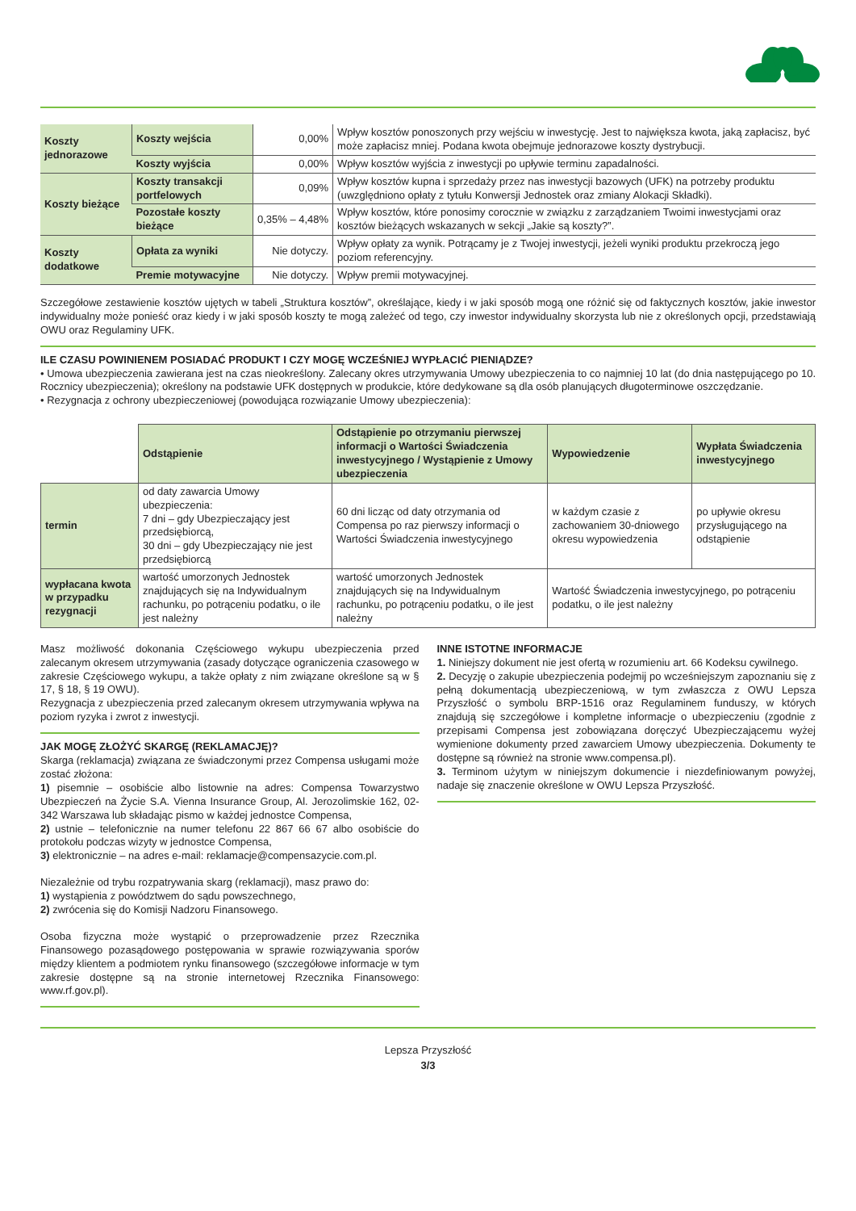| Koszty jednorazowe | Koszty wejścia | 0,00% | Wpływ kosztów ponoszonych przy wejściu w inwestycję. Jest to największa kwota, jaką zapłacisz, być może zapłacisz mniej. Podana kwota obejmuje jednorazowe koszty dystrybucji. |
| | Koszty wyjścia | 0,00% | Wpływ kosztów wyjścia z inwestycji po upływie terminu zapadalności. |
| Koszty bieżące | Koszty transakcji portfelowych | 0,09% | Wpływ kosztów kupna i sprzedaży przez nas inwestycji bazowych (UFK) na potrzeby produktu (uwzględniono opłaty z tytułu Konwersji Jednostek oraz zmiany Alokacji Składki). |
| | Pozostałe koszty bieżące | 0,35% – 4,48% | Wpływ kosztów, które ponosimy corocznie w związku z zarządzaniem Twoimi inwestycjami oraz kosztów bieżących wskazanych w sekcji „Jakie są koszty?”. |
| Koszty dodatkowe | Opłata za wyniki | Nie dotyczy. | Wpływ opłaty za wynik. Potrącamy je z Twojej inwestycji, jeżeli wyniki produktu przekroczą jego poziom referencyjny. |
| | Premie motywacyjne | Nie dotyczy. | Wpływ premii motywacyjnej. |
Szczegółowe zestawienie kosztów ujętych w tabeli „Struktura kosztów”, określające, kiedy i w jaki sposób mogą one różnić się od faktycznych kosztów, jakie inwestor indywidualny może ponieść oraz kiedy i w jaki sposób koszty te mogą zależeć od tego, czy inwestor indywidualny skorzysta lub nie z określonych opcji, przedstawiają OWU oraz Regulaminy UFK.
ILE CZASU POWINIENEM POSIADAĆ PRODUKT I CZY MOGĘ WCZEŚNIEJ WYPŁACIĆ PIENIĄDZE?
• Umowa ubezpieczenia zawierana jest na czas nieokreślony. Zalecany okres utrzymywania Umowy ubezpieczenia to co najmniej 10 lat (do dnia następującego po 10. Rocznicy ubezpieczenia); określony na podstawie UFK dostępnych w produkcie, które dedykowane są dla osób planujących długoterminowe oszczędzanie.
• Rezygnacja z ochrony ubezpieczeniowej (powodująca rozwiązanie Umowy ubezpieczenia):
| | Odstąpienie | Odstąpienie po otrzymaniu pierwszej informacji o Wartości Świadczenia inwestycyjnego / Wystąpienie z Umowy ubezpieczenia | Wypowiedzenie | Wypłata Świadczenia inwestycyjnego |
| --- | --- | --- | --- | --- |
| termin | od daty zawarcia Umowy ubezpieczenia: 7 dni – gdy Ubezpieczający jest przedsiębiorcą, 30 dni – gdy Ubezpieczający nie jest przedsiębiorcą | 60 dni licząc od daty otrzymania od Compensa po raz pierwszy informacji o Wartości Świadczenia inwestycyjnego | w każdym czasie z zachowaniem 30-dniowego okresu wypowiedzenia | po upływie okresu przysługującego na odstąpienie |
| wypłacana kwota w przypadku rezygnacji | wartość umorzonych Jednostek znajdujących się na Indywidualnym rachunku, po potrąceniu podatku, o ile jest należny | wartość umorzonych Jednostek znajdujących się na Indywidualnym rachunku, po potrąceniu podatku, o ile jest należny | Wartość Świadczenia inwestycyjnego, po potrąceniu podatku, o ile jest należny | |
Masz możliwość dokonania Częściowego wykupu ubezpieczenia przed zalecanym okresem utrzymywania (zasady dotyczące ograniczenia czasowego w zakresie Częściowego wykupu, a także opłaty z nim związane określone są w § 17, § 18, § 19 OWU).
Rezygnacja z ubezpieczenia przed zalecanym okresem utrzymywania wpływa na poziom ryzyka i zwrot z inwestycji.
JAK MOGĘ ZŁOŻYĆ SKARGĘ (REKLAMACJĘ)?
Skarga (reklamacja) związana ze świadczonymi przez Compensa usługami może zostać złożona:
1) pisemnie – osobiście albo listownie na adres: Compensa Towarzystwo Ubezpieczeń na Życie S.A. Vienna Insurance Group, Al. Jerozolimskie 162, 02-342 Warszawa lub składając pismo w każdej jednostce Compensa,
2) ustnie – telefonicznie na numer telefonu 22 867 66 67 albo osobiście do protokołu podczas wizyty w jednostce Compensa,
3) elektronicznie – na adres e-mail: reklamacje@compensazycie.com.pl.
Niezależnie od trybu rozpatrywania skarg (reklamacji), masz prawo do:
1) wystąpienia z powództwem do sądu powszechnego,
2) zwrócenia się do Komisji Nadzoru Finansowego.
Osoba fizyczna może wystąpić o przeprowadzenie przez Rzecznika Finansowego pozasądowego postępowania w sprawie rozwiązywania sporów między klientem a podmiotem rynku finansowego (szczegółowe informacje w tym zakresie dostępne są na stronie internetowej Rzecznika Finansowego: www.rf.gov.pl).
INNE ISTOTNE INFORMACJE
1. Niniejszy dokument nie jest ofertą w rozumieniu art. 66 Kodeksu cywilnego.
2. Decyzję o zakupie ubezpieczenia podejmij po wcześniejszym zapoznaniu się z pełną dokumentacją ubezpieczeniową, w tym zwłaszcza z OWU Lepsza Przyszłość o symbolu BRP-1516 oraz Regulaminem funduszy, w których znajdują się szczegółowe i kompletne informacje o ubezpieczeniu (zgodnie z przepisami Compensa jest zobowiązana doręczyć Ubezpieczającemu wyżej wymienione dokumenty przed zawarciem Umowy ubezpieczenia. Dokumenty te dostępne są również na stronie www.compensa.pl).
3. Terminom użytym w niniejszym dokumencie i niezdefiniowanym powyżej, nadaje się znaczenie określone w OWU Lepsza Przyszłość.
Lepsza Przyszłość
3/3